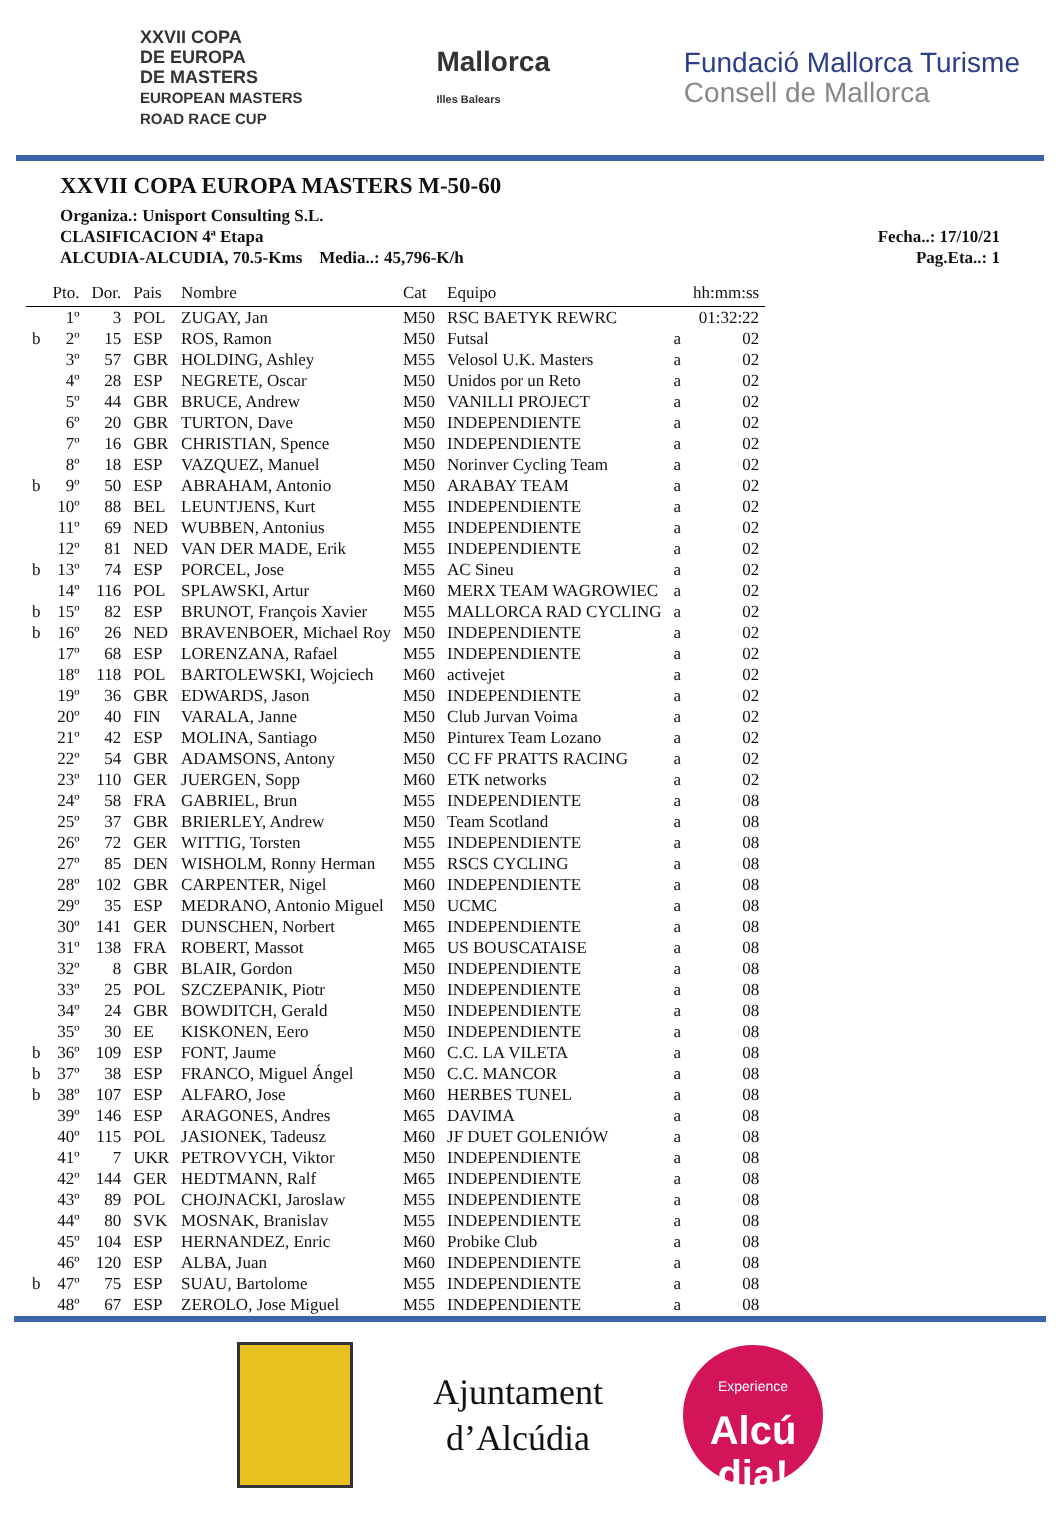XXVII COPA
DE EUROPA
DE MASTERS
EUROPEAN MASTERS
ROAD RACE CUP
Mallorca
Illes Balears
Fundació Mallorca Turisme
Consell de Mallorca
XXVII COPA EUROPA MASTERS M-50-60
Organiza.: Unisport Consulting S.L.
CLASIFICACION 4ª Etapa Fecha..: 17/10/21
ALCUDIA-ALCUDIA, 70.5-Kms Media..: 45,796-K/h Pag.Eta..: 1
| | Pto. | Dor. | Pais | Nombre | Cat | Equipo | | hh:mm:ss |
| --- | --- | --- | --- | --- | --- | --- | --- | --- |
| | 1º | 3 | POL | ZUGAY, Jan | M50 | RSC BAETYK REWRC | | 01:32:22 |
| b | 2º | 15 | ESP | ROS, Ramon | M50 | Futsal | a | 02 |
| | 3º | 57 | GBR | HOLDING, Ashley | M55 | Velosol U.K. Masters | a | 02 |
| | 4º | 28 | ESP | NEGRETE, Oscar | M50 | Unidos por un Reto | a | 02 |
| | 5º | 44 | GBR | BRUCE, Andrew | M50 | VANILLI PROJECT | a | 02 |
| | 6º | 20 | GBR | TURTON, Dave | M50 | INDEPENDIENTE | a | 02 |
| | 7º | 16 | GBR | CHRISTIAN, Spence | M50 | INDEPENDIENTE | a | 02 |
| | 8º | 18 | ESP | VAZQUEZ, Manuel | M50 | Norinver Cycling Team | a | 02 |
| b | 9º | 50 | ESP | ABRAHAM, Antonio | M50 | ARABAY TEAM | a | 02 |
| | 10º | 88 | BEL | LEUNTJENS, Kurt | M55 | INDEPENDIENTE | a | 02 |
| | 11º | 69 | NED | WUBBEN, Antonius | M55 | INDEPENDIENTE | a | 02 |
| | 12º | 81 | NED | VAN DER MADE, Erik | M55 | INDEPENDIENTE | a | 02 |
| b | 13º | 74 | ESP | PORCEL, Jose | M55 | AC Sineu | a | 02 |
| | 14º | 116 | POL | SPLAWSKI, Artur | M60 | MERX TEAM WAGROWIEC | a | 02 |
| b | 15º | 82 | ESP | BRUNOT, François Xavier | M55 | MALLORCA RAD CYCLING | a | 02 |
| b | 16º | 26 | NED | BRAVENBOER, Michael Roy | M50 | INDEPENDIENTE | a | 02 |
| | 17º | 68 | ESP | LORENZANA, Rafael | M55 | INDEPENDIENTE | a | 02 |
| | 18º | 118 | POL | BARTOLEWSKI, Wojciech | M60 | activejet | a | 02 |
| | 19º | 36 | GBR | EDWARDS, Jason | M50 | INDEPENDIENTE | a | 02 |
| | 20º | 40 | FIN | VARALA, Janne | M50 | Club Jurvan Voima | a | 02 |
| | 21º | 42 | ESP | MOLINA, Santiago | M50 | Pinturex Team Lozano | a | 02 |
| | 22º | 54 | GBR | ADAMSONS, Antony | M50 | CC FF PRATTS RACING | a | 02 |
| | 23º | 110 | GER | JUERGEN, Sopp | M60 | ETK networks | a | 02 |
| | 24º | 58 | FRA | GABRIEL, Brun | M55 | INDEPENDIENTE | a | 08 |
| | 25º | 37 | GBR | BRIERLEY, Andrew | M50 | Team Scotland | a | 08 |
| | 26º | 72 | GER | WITTIG, Torsten | M55 | INDEPENDIENTE | a | 08 |
| | 27º | 85 | DEN | WISHOLM, Ronny Herman | M55 | RSCS CYCLING | a | 08 |
| | 28º | 102 | GBR | CARPENTER, Nigel | M60 | INDEPENDIENTE | a | 08 |
| | 29º | 35 | ESP | MEDRANO, Antonio Miguel | M50 | UCMC | a | 08 |
| | 30º | 141 | GER | DUNSCHEN, Norbert | M65 | INDEPENDIENTE | a | 08 |
| | 31º | 138 | FRA | ROBERT, Massot | M65 | US BOUSCATAISE | a | 08 |
| | 32º | 8 | GBR | BLAIR, Gordon | M50 | INDEPENDIENTE | a | 08 |
| | 33º | 25 | POL | SZCZEPANIK, Piotr | M50 | INDEPENDIENTE | a | 08 |
| | 34º | 24 | GBR | BOWDITCH, Gerald | M50 | INDEPENDIENTE | a | 08 |
| | 35º | 30 | EE | KISKONEN, Eero | M50 | INDEPENDIENTE | a | 08 |
| b | 36º | 109 | ESP | FONT, Jaume | M60 | C.C. LA VILETA | a | 08 |
| b | 37º | 38 | ESP | FRANCO, Miguel Ángel | M50 | C.C. MANCOR | a | 08 |
| b | 38º | 107 | ESP | ALFARO, Jose | M60 | HERBES TUNEL | a | 08 |
| | 39º | 146 | ESP | ARAGONES, Andres | M65 | DAVIMA | a | 08 |
| | 40º | 115 | POL | JASIONEK, Tadeusz | M60 | JF DUET GOLENIÓW | a | 08 |
| | 41º | 7 | UKR | PETROVYCH, Viktor | M50 | INDEPENDIENTE | a | 08 |
| | 42º | 144 | GER | HEDTMANN, Ralf | M65 | INDEPENDIENTE | a | 08 |
| | 43º | 89 | POL | CHOJNACKI, Jaroslaw | M55 | INDEPENDIENTE | a | 08 |
| | 44º | 80 | SVK | MOSNAK, Branislav | M55 | INDEPENDIENTE | a | 08 |
| | 45º | 104 | ESP | HERNANDEZ, Enric | M60 | Probike Club | a | 08 |
| | 46º | 120 | ESP | ALBA, Juan | M60 | INDEPENDIENTE | a | 08 |
| b | 47º | 75 | ESP | SUAU, Bartolome | M55 | INDEPENDIENTE | a | 08 |
| | 48º | 67 | ESP | ZEROLO, Jose Miguel | M55 | INDEPENDIENTE | a | 08 |
Ajuntament
d’Alcúdia
Experience
Alcú
dia!